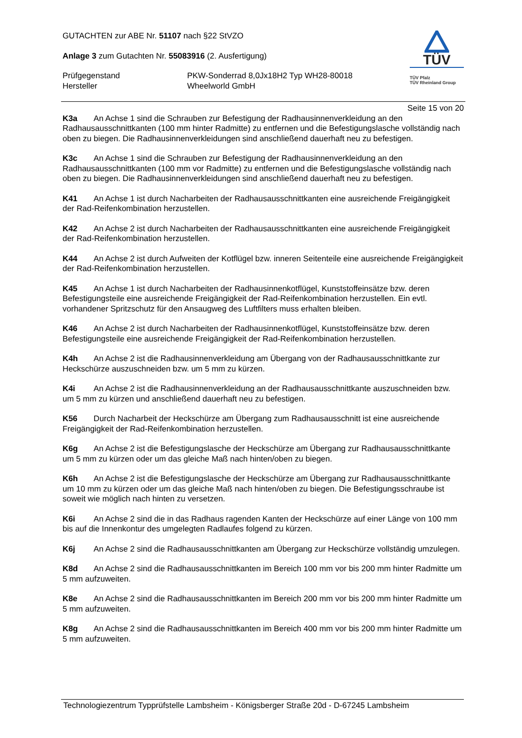TÜV
TÜV Pfalz
TÜV Rheinland Group
GUTACHTEN zur ABE Nr. 51107 nach §22 StVZO
Anlage 3 zum Gutachten Nr. 55083916 (2. Ausfertigung)
Prüfgegenstand
Hersteller
PKW-Sonderrad 8,0Jx18H2 Typ WH28-80018
Wheelworld GmbH
Seite 15 von 20
K3a An Achse 1 sind die Schrauben zur Befestigung der Radhausinnenverkleidung an den Radhausausschnittkanten (100 mm hinter Radmitte) zu entfernen und die Befestigungslasche vollständig nach oben zu biegen. Die Radhausinnenverkleidungen sind anschließend dauerhaft neu zu befestigen.
K3c An Achse 1 sind die Schrauben zur Befestigung der Radhausinnenverkleidung an den Radhausausschnittkanten (100 mm vor Radmitte) zu entfernen und die Befestigungslasche vollständig nach oben zu biegen. Die Radhausinnenverkleidungen sind anschließend dauerhaft neu zu befestigen.
K41 An Achse 1 ist durch Nacharbeiten der Radhausausschnittkanten eine ausreichende Freigängigkeit der Rad-Reifenkombination herzustellen.
K42 An Achse 2 ist durch Nacharbeiten der Radhausausschnittkanten eine ausreichende Freigängigkeit der Rad-Reifenkombination herzustellen.
K44 An Achse 2 ist durch Aufweiten der Kotflügel bzw. inneren Seitenteile eine ausreichende Freigängigkeit der Rad-Reifenkombination herzustellen.
K45 An Achse 1 ist durch Nacharbeiten der Radhausinnenkotflügel, Kunststoffeinsätze bzw. deren Befestigungsteile eine ausreichende Freigängigkeit der Rad-Reifenkombination herzustellen. Ein evtl. vorhandener Spritzschutz für den Ansaugweg des Luftfilters muss erhalten bleiben.
K46 An Achse 2 ist durch Nacharbeiten der Radhausinnenkotflügel, Kunststoffeinsätze bzw. deren Befestigungsteile eine ausreichende Freigängigkeit der Rad-Reifenkombination herzustellen.
K4h An Achse 2 ist die Radhausinnenverkleidung am Übergang von der Radhausausschnittkante zur Heckschürze auszuschneiden bzw. um 5 mm zu kürzen.
K4i An Achse 2 ist die Radhausinnenverkleidung an der Radhausausschnittkante auszuschneiden bzw. um 5 mm zu kürzen und anschließend dauerhaft neu zu befestigen.
K56 Durch Nacharbeit der Heckschürze am Übergang zum Radhausausschnitt ist eine ausreichende Freigängigkeit der Rad-Reifenkombination herzustellen.
K6g An Achse 2 ist die Befestigungslasche der Heckschürze am Übergang zur Radhausausschnittkante um 5 mm zu kürzen oder um das gleiche Maß nach hinten/oben zu biegen.
K6h An Achse 2 ist die Befestigungslasche der Heckschürze am Übergang zur Radhausausschnittkante um 10 mm zu kürzen oder um das gleiche Maß nach hinten/oben zu biegen. Die Befestigungsschraube ist soweit wie möglich nach hinten zu versetzen.
K6i An Achse 2 sind die in das Radhaus ragenden Kanten der Heckschürze auf einer Länge von 100 mm bis auf die Innenkontur des umgelegten Radlaufes folgend zu kürzen.
K6j An Achse 2 sind die Radhausausschnittkanten am Übergang zur Heckschürze vollständig umzulegen.
K8d An Achse 2 sind die Radhausausschnittkanten im Bereich 100 mm vor bis 200 mm hinter Radmitte um 5 mm aufzuweiten.
K8e An Achse 2 sind die Radhausausschnittkanten im Bereich 200 mm vor bis 200 mm hinter Radmitte um 5 mm aufzuweiten.
K8g An Achse 2 sind die Radhausausschnittkanten im Bereich 400 mm vor bis 200 mm hinter Radmitte um 5 mm aufzuweiten.
Technologiezentrum Typprüfstelle Lambsheim - Königsberger Straße 20d - D-67245 Lambsheim